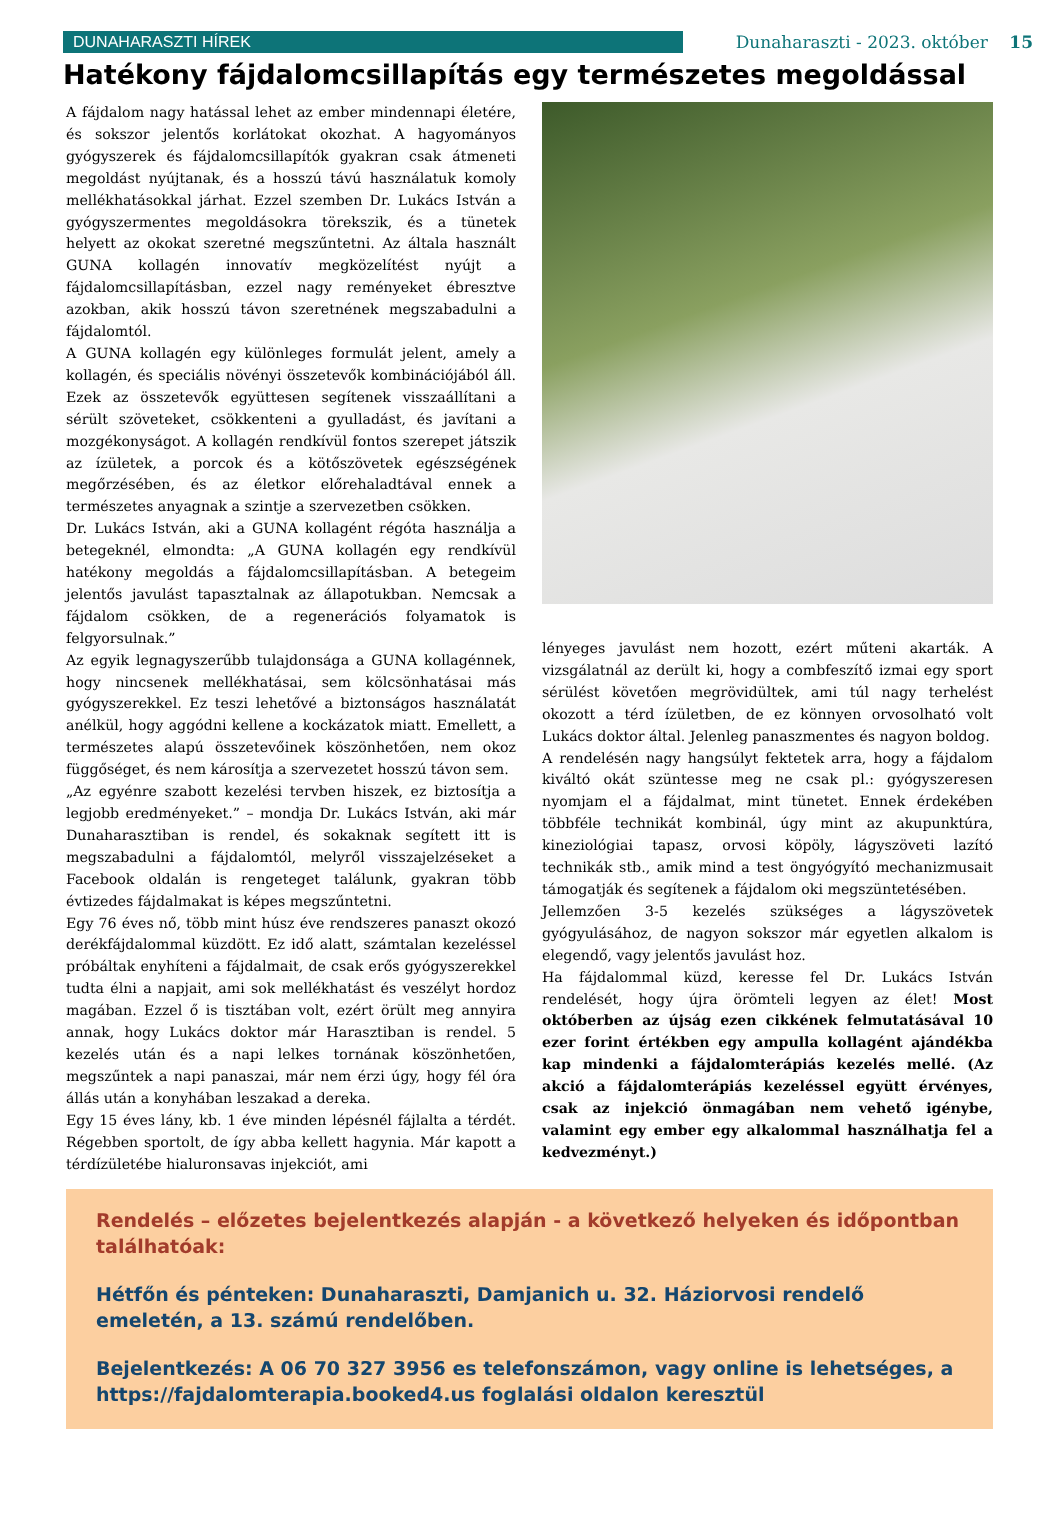DUNAHARASZTI HÍREK
Dunaharaszti - 2023. október 15
Hatékony fájdalomcsillapítás egy természetes megoldással
A fájdalom nagy hatással lehet az ember mindennapi életére, és sokszor jelentős korlátokat okozhat. A hagyományos gyógyszerek és fájdalomcsillapítók gyakran csak átmeneti megoldást nyújtanak, és a hosszú távú használatuk komoly mellékhatásokkal járhat. Ezzel szemben Dr. Lukács István a gyógyszermentes megoldásokra törekszik, és a tünetek helyett az okokat szeretné megszűntetni. Az általa használt GUNA kollagén innovatív megközelítést nyújt a fájdalomcsillapításban, ezzel nagy reményeket ébresztve azokban, akik hosszú távon szeretnének megszabadulni a fájdalomtól.
A GUNA kollagén egy különleges formulát jelent, amely a kollagén, és speciális növényi összetevők kombinációjából áll. Ezek az összetevők együttesen segítenek visszaállítani a sérült szöveteket, csökkenteni a gyulladást, és javítani a mozgékonyságot. A kollagén rendkívül fontos szerepet játszik az ízületek, a porcok és a kötőszövetek egészségének megőrzésében, és az életkor előrehaladtával ennek a természetes anyagnak a szintje a szervezetben csökken.
Dr. Lukács István, aki a GUNA kollagént régóta használja a betegeknél, elmondta: „A GUNA kollagén egy rendkívül hatékony megoldás a fájdalomcsillapításban. A betegeim jelentős javulást tapasztalnak az állapotukban. Nemcsak a fájdalom csökken, de a regenerációs folyamatok is felgyorsulnak.”
Az egyik legnagyszerűbb tulajdonsága a GUNA kollagénnek, hogy nincsenek mellékhatásai, sem kölcsönhatásai más gyógyszerekkel. Ez teszi lehetővé a biztonságos használatát anélkül, hogy aggódni kellene a kockázatok miatt. Emellett, a természetes alapú összetevőinek köszönhetően, nem okoz függőséget, és nem károsítja a szervezetet hosszú távon sem.
„Az egyénre szabott kezelési tervben hiszek, ez biztosítja a legjobb eredményeket.” – mondja Dr. Lukács István, aki már Dunaharasztiban is rendel, és sokaknak segített itt is megszabadulni a fájdalomtól, melyről visszajelzéseket a Facebook oldalán is rengeteget találunk, gyakran több évtizedes fájdalmakat is képes megszűntetni.
Egy 76 éves nő, több mint húsz éve rendszeres panaszt okozó derékfájdalommal küzdött. Ez idő alatt, számtalan kezeléssel próbáltak enyhíteni a fájdalmait, de csak erős gyógyszerekkel tudta élni a napjait, ami sok mellékhatást és veszélyt hordoz magában. Ezzel ő is tisztában volt, ezért örült meg annyira annak, hogy Lukács doktor már Harasztiban is rendel. 5 kezelés után és a napi lelkes tornának köszönhetően, megszűntek a napi panaszai, már nem érzi úgy, hogy fél óra állás után a konyhában leszakad a dereka.
Egy 15 éves lány, kb. 1 éve minden lépésnél fájlalta a térdét. Régebben sportolt, de így abba kellett hagynia. Már kapott a térdízületébe hialuronsavas injekciót, ami
lényeges javulást nem hozott, ezért műteni akarták. A vizsgálatnál az derült ki, hogy a combfeszítő izmai egy sport sérülést követően megrövidültek, ami túl nagy terhelést okozott a térd ízületben, de ez könnyen orvosolható volt Lukács doktor által. Jelenleg panaszmentes és nagyon boldog.
A rendelésén nagy hangsúlyt fektetek arra, hogy a fájdalom kiváltó okát szüntesse meg ne csak pl.: gyógyszeresen nyomjam el a fájdalmat, mint tünetet. Ennek érdekében többféle technikát kombinál, úgy mint az akupunktúra, kineziológiai tapasz, orvosi köpöly, lágyszöveti lazító technikák stb., amik mind a test öngyógyító mechanizmusait támogatják és segítenek a fájdalom oki megszüntetésében.
Jellemzően 3-5 kezelés szükséges a lágyszövetek gyógyulásához, de nagyon sokszor már egyetlen alkalom is elegendő, vagy jelentős javulást hoz.
Ha fájdalommal küzd, keresse fel Dr. Lukács István rendelését, hogy újra örömteli legyen az élet! Most októberben az újság ezen cikkének felmutatásával 10 ezer forint értékben egy ampulla kollagént ajándékba kap mindenki a fájdalomterápiás kezelés mellé. (Az akció a fájdalomterápiás kezeléssel együtt érvényes, csak az injekció önmagában nem vehető igénybe, valamint egy ember egy alkalommal használhatja fel a kedvezményt.)
Rendelés – előzetes bejelentkezés alapján - a következő helyeken és időpontban találhatóak:
Hétfőn és pénteken: Dunaharaszti, Damjanich u. 32. Háziorvosi rendelő emeletén, a 13. számú rendelőben.
Bejelentkezés: A 06 70 327 3956 es telefonszámon, vagy online is lehetséges, a https://fajdalomterapia.booked4.us foglalási oldalon keresztül